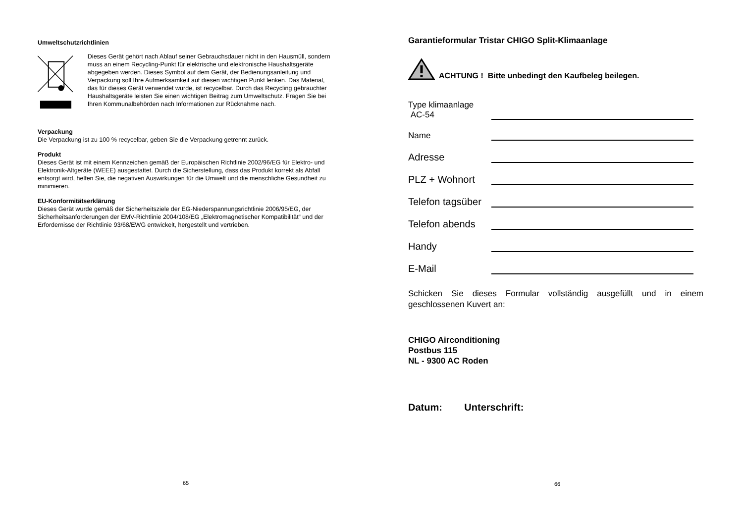Umweltschutzrichtlinien
Dieses Gerät gehört nach Ablauf seiner Gebrauchsdauer nicht in den Hausmüll, sondern muss an einem Recycling-Punkt für elektrische und elektronische Haushaltsgeräte abgegeben werden. Dieses Symbol auf dem Gerät, der Bedienungsanleitung und Verpackung soll Ihre Aufmerksamkeit auf diesen wichtigen Punkt lenken. Das Material, das für dieses Gerät verwendet wurde, ist recycelbar. Durch das Recycling gebrauchter Haushaltsgeräte leisten Sie einen wichtigen Beitrag zum Umweltschutz. Fragen Sie bei Ihren Kommunalbehörden nach Informationen zur Rücknahme nach.
Verpackung
Die Verpackung ist zu 100 % recycelbar, geben Sie die Verpackung getrennt zurück.
Produkt
Dieses Gerät ist mit einem Kennzeichen gemäß der Europäischen Richtlinie 2002/96/EG für Elektro- und Elektronik-Altgeräte (WEEE) ausgestattet. Durch die Sicherstellung, dass das Produkt korrekt als Abfall entsorgt wird, helfen Sie, die negativen Auswirkungen für die Umwelt und die menschliche Gesundheit zu minimieren.
EU-Konformitätserklärung
Dieses Gerät wurde gemäß der Sicherheitsziele der EG-Niederspannungsrichtlinie 2006/95/EG, der Sicherheitsanforderungen der EMV-Richtlinie 2004/108/EG „Elektromagnetischer Kompatibilität“ und der Erfordernisse der Richtlinie 93/68/EWG entwickelt, hergestellt und vertrieben.
65
Garantieformular Tristar CHIGO Split-Klimaanlage
ACHTUNG ! Bitte unbedingt den Kaufbeleg beilegen.
Type klimaanlage AC-54
Name
Adresse
PLZ + Wohnort
Telefon tagsüber
Telefon abends
Handy
E-Mail
Schicken Sie dieses Formular vollständig ausgefüllt und in einem geschlossenen Kuvert an:
CHIGO Airconditioning
Postbus 115
NL - 9300 AC Roden
Datum: Unterschrift:
66